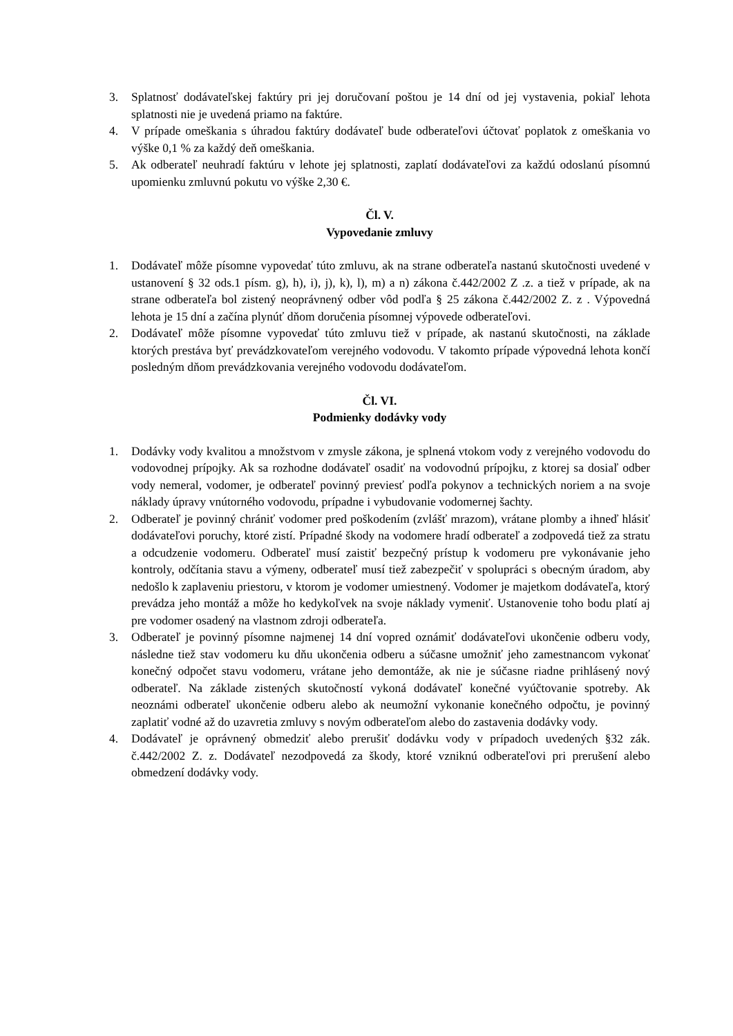3. Splatnosť dodávateľskej faktúry pri jej doručovaní poštou je 14 dní od jej vystavenia, pokiaľ lehota splatnosti nie je uvedená priamo na faktúre.
4. V prípade omeškania s úhradou faktúry dodávateľ bude odberateľovi účtovať poplatok z omeškania vo výške 0,1 % za každý deň omeškania.
5. Ak odberateľ neuhradí faktúru v lehote jej splatnosti, zaplatí dodávateľovi za každú odoslanú písomnú upomienku zmluvnú pokutu vo výške 2,30 €.
Čl. V.
Vypovedanie zmluvy
1. Dodávateľ môže písomne vypovedať túto zmluvu, ak na strane odberateľa nastanú skutočnosti uvedené v ustanovení § 32 ods.1 písm. g), h), i), j), k), l), m) a n) zákona č.442/2002 Z .z. a tiež v prípade, ak na strane odberateľa bol zistený neoprávnený odber vôd podľa § 25 zákona č.442/2002 Z. z . Výpovedná lehota je 15 dní a začína plynúť dňom doručenia písomnej výpovede odberateľovi.
2. Dodávateľ môže písomne vypovedať túto zmluvu tiež v prípade, ak nastanú skutočnosti, na základe ktorých prestáva byť prevádzkovateľom verejného vodovodu. V takomto prípade výpovedná lehota končí posledným dňom prevádzkovania verejného vodovodu dodávateľom.
Čl. VI.
Podmienky dodávky vody
1. Dodávky vody kvalitou a množstvom v zmysle zákona, je splnená vtokom vody z verejného vodovodu do vodovodnej prípojky. Ak sa rozhodne dodávateľ osadiť na vodovodnú prípojku, z ktorej sa dosiaľ odber vody nemeral, vodomer, je odberateľ povinný previesť podľa pokynov a technických noriem a na svoje náklady úpravy vnútorného vodovodu, prípadne i vybudovanie vodomernej šachty.
2. Odberateľ je povinný chrániť vodomer pred poškodením (zvlášť mrazom), vrátane plomby a ihneď hlásiť dodávateľovi poruchy, ktoré zistí. Prípadné škody na vodomere hradí odberateľ a zodpovedá tiež za stratu a odcudzenie vodomeru. Odberateľ musí zaistiť bezpečný prístup k vodomeru pre vykonávanie jeho kontroly, odčítania stavu a výmeny, odberateľ musí tiež zabezpečiť v spolupráci s obecným úradom, aby nedošlo k zaplaveniu priestoru, v ktorom je vodomer umiestnený. Vodomer je majetkom dodávateľa, ktorý prevádza jeho montáž a môže ho kedykoľvek na svoje náklady vymeniť. Ustanovenie toho bodu platí aj pre vodomer osadený na vlastnom zdroji odberateľa.
3. Odberateľ je povinný písomne najmenej 14 dní vopred oznámiť dodávateľovi ukončenie odberu vody, následne tiež stav vodomeru ku dňu ukončenia odberu a súčasne umožniť jeho zamestnancom vykonať konečný odpočet stavu vodomeru, vrátane jeho demontáže, ak nie je súčasne riadne prihlásený nový odberateľ. Na základe zistených skutočností vykoná dodávateľ konečné vyúčtovanie spotreby. Ak neoznámi odberateľ ukončenie odberu alebo ak neumožní vykonanie konečného odpočtu, je povinný zaplatiť vodné až do uzavretia zmluvy s novým odberateľom alebo do zastavenia dodávky vody.
4. Dodávateľ je oprávnený obmedziť alebo prerušiť dodávku vody v prípadoch uvedených §32 zák. č.442/2002 Z. z. Dodávateľ nezodpovedá za škody, ktoré vzniknú odberateľovi pri prerušení alebo obmedzení dodávky vody.